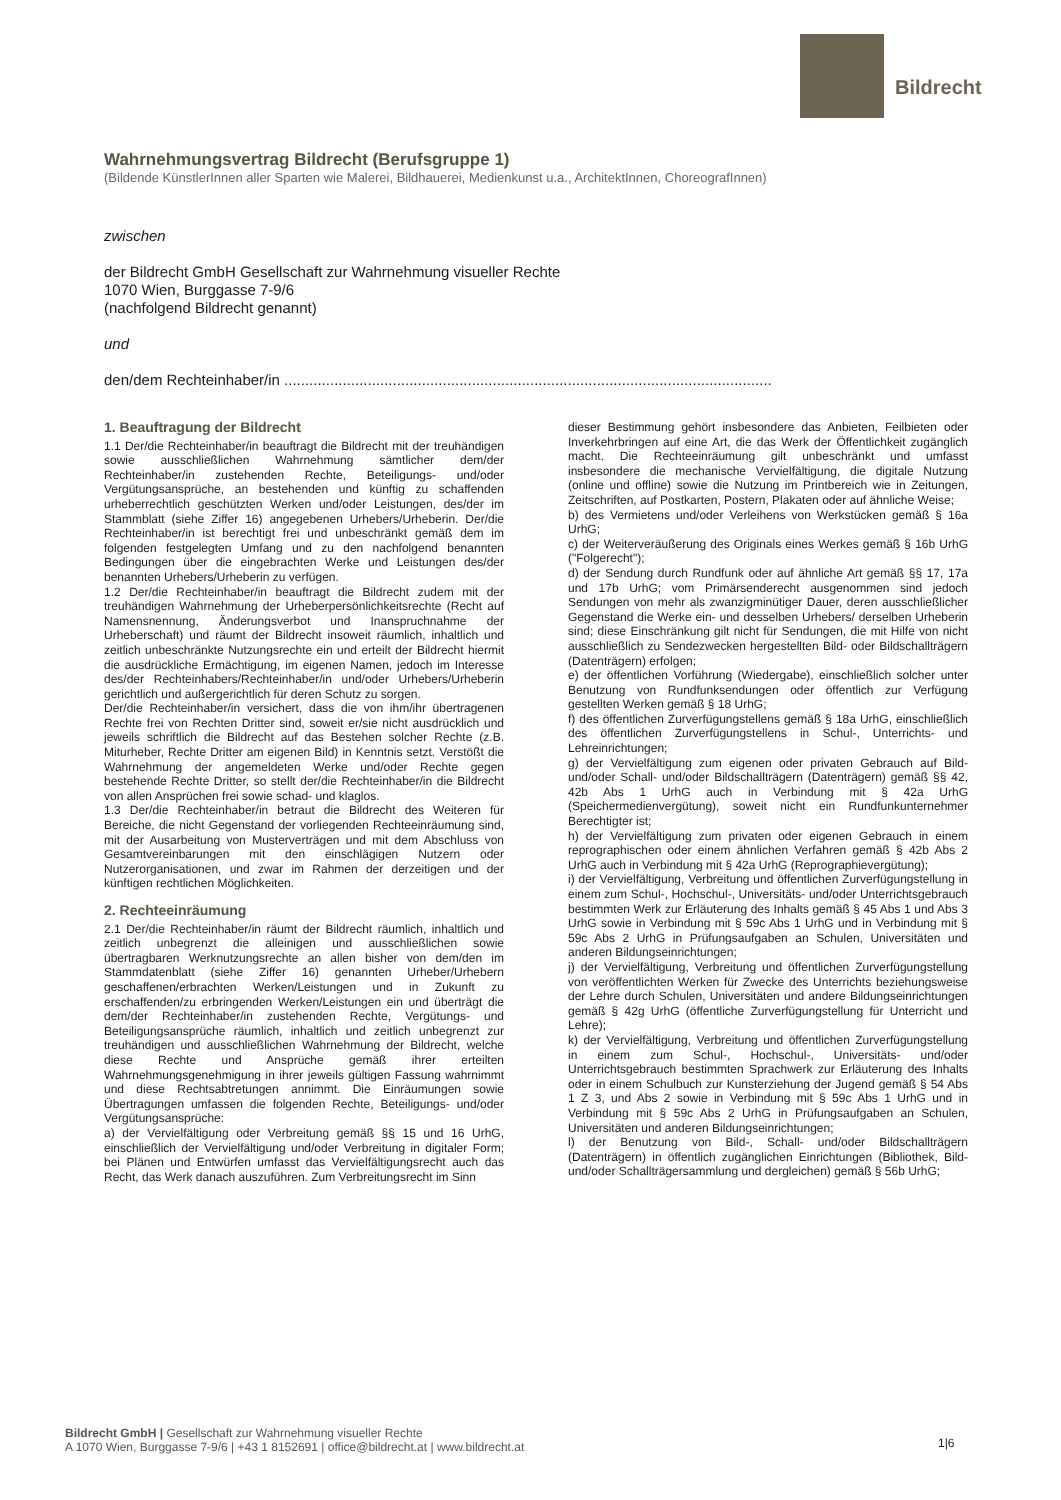Bildrecht
Wahrnehmungsvertrag Bildrecht (Berufsgruppe 1)
(Bildende KünstlerInnen aller Sparten wie Malerei, Bildhauerei, Medienkunst u.a., ArchitektInnen, ChoreografInnen)
zwischen
der Bildrecht GmbH Gesellschaft zur Wahrnehmung visueller Rechte
1070 Wien, Burggasse 7-9/6
(nachfolgend Bildrecht genannt)
und
den/dem Rechteinhaber/in .....................................................................................................................
1. Beauftragung der Bildrecht
1.1 Der/die Rechteinhaber/in beauftragt die Bildrecht mit der treuhändigen sowie ausschließlichen Wahrnehmung sämtlicher dem/der Rechteinhaber/in zustehenden Rechte, Beteiligungs- und/oder Vergütungsansprüche, an bestehenden und künftig zu schaffenden urheberrechtlich geschützten Werken und/oder Leistungen, des/der im Stammblatt (siehe Ziffer 16) angegebenen Urhebers/Urheberin. Der/die Rechteinhaber/in ist berechtigt frei und unbeschränkt gemäß dem im folgenden festgelegten Umfang und zu den nachfolgend benannten Bedingungen über die eingebrachten Werke und Leistungen des/der benannten Urhebers/Urheberin zu verfügen.
1.2 Der/die Rechteinhaber/in beauftragt die Bildrecht zudem mit der treuhändigen Wahrnehmung der Urheberpersönlichkeitsrechte (Recht auf Namensnennung, Änderungsverbot und Inanspruchnahme der Urheberschaft) und räumt der Bildrecht insoweit räumlich, inhaltlich und zeitlich unbeschränkte Nutzungsrechte ein und erteilt der Bildrecht hiermit die ausdrückliche Ermächtigung, im eigenen Namen, jedoch im Interesse des/der Rechteinhabers/Rechteinhaber/in und/oder Urhebers/Urheberin gerichtlich und außergerichtlich für deren Schutz zu sorgen.
Der/die Rechteinhaber/in versichert, dass die von ihm/ihr übertragenen Rechte frei von Rechten Dritter sind, soweit er/sie nicht ausdrücklich und jeweils schriftlich die Bildrecht auf das Bestehen solcher Rechte (z.B. Miturheber, Rechte Dritter am eigenen Bild) in Kenntnis setzt. Verstößt die Wahrnehmung der angemeldeten Werke und/oder Rechte gegen bestehende Rechte Dritter, so stellt der/die Rechteinhaber/in die Bildrecht von allen Ansprüchen frei sowie schad- und klaglos.
1.3 Der/die Rechteinhaber/in betraut die Bildrecht des Weiteren für Bereiche, die nicht Gegenstand der vorliegenden Rechteeinräumung sind, mit der Ausarbeitung von Musterverträgen und mit dem Abschluss von Gesamtvereinbarungen mit den einschlägigen Nutzern oder Nutzerorganisationen, und zwar im Rahmen der derzeitigen und der künftigen rechtlichen Möglichkeiten.
2. Rechteeinräumung
2.1 Der/die Rechteinhaber/in räumt der Bildrecht räumlich, inhaltlich und zeitlich unbegrenzt die alleinigen und ausschließlichen sowie übertragbaren Werknutzungsrechte an allen bisher von dem/den im Stammdatenblatt (siehe Ziffer 16) genannten Urheber/Urhebern geschaffenen/erbrachten Werken/Leistungen und in Zukunft zu erschaffenden/zu erbringenden Werken/Leistungen ein und überträgt die dem/der Rechteinhaber/in zustehenden Rechte, Vergütungs- und Beteiligungsansprüche räumlich, inhaltlich und zeitlich unbegrenzt zur treuhändigen und ausschließlichen Wahrnehmung der Bildrecht, welche diese Rechte und Ansprüche gemäß ihrer erteilten Wahrnehmungsgenehmigung in ihrer jeweils gültigen Fassung wahrnimmt und diese Rechtsabtretungen annimmt. Die Einräumungen sowie Übertragungen umfassen die folgenden Rechte, Beteiligungs- und/oder Vergütungsansprüche:
a) der Vervielfältigung oder Verbreitung gemäß §§ 15 und 16 UrhG, einschließlich der Vervielfältigung und/oder Verbreitung in digitaler Form; bei Plänen und Entwürfen umfasst das Vervielfältigungsrecht auch das Recht, das Werk danach auszuführen. Zum Verbreitungsrecht im Sinn
dieser Bestimmung gehört insbesondere das Anbieten, Feilbieten oder Inverkehrbringen auf eine Art, die das Werk der Öffentlichkeit zugänglich macht. Die Rechteeinräumung gilt unbeschränkt und umfasst insbesondere die mechanische Vervielfältigung, die digitale Nutzung (online und offline) sowie die Nutzung im Printbereich wie in Zeitungen, Zeitschriften, auf Postkarten, Postern, Plakaten oder auf ähnliche Weise;
b) des Vermietens und/oder Verleihens von Werkstücken gemäß § 16a UrhG;
c) der Weiterveräußerung des Originals eines Werkes gemäß § 16b UrhG ("Folgerecht");
d) der Sendung durch Rundfunk oder auf ähnliche Art gemäß §§ 17, 17a und 17b UrhG; vom Primärsenderecht ausgenommen sind jedoch Sendungen von mehr als zwanzigminütiger Dauer, deren ausschließlicher Gegenstand die Werke ein- und desselben Urhebers/ derselben Urheberin sind; diese Einschränkung gilt nicht für Sendungen, die mit Hilfe von nicht ausschließlich zu Sendezwecken hergestellten Bild- oder Bildschallträgern (Datenträgern) erfolgen;
e) der öffentlichen Vorführung (Wiedergabe), einschließlich solcher unter Benutzung von Rundfunksendungen oder öffentlich zur Verfügung gestellten Werken gemäß § 18 UrhG;
f) des öffentlichen Zurverfügungstellens gemäß § 18a UrhG, einschließlich des öffentlichen Zurverfügungstellens in Schul-, Unterrichts- und Lehreinrichtungen;
g) der Vervielfältigung zum eigenen oder privaten Gebrauch auf Bild- und/oder Schall- und/oder Bildschallträgern (Datenträgern) gemäß §§ 42, 42b Abs 1 UrhG auch in Verbindung mit § 42a UrhG (Speichermedienvergütung), soweit nicht ein Rundfunkunternehmer Berechtigter ist;
h) der Vervielfältigung zum privaten oder eigenen Gebrauch in einem reprographischen oder einem ähnlichen Verfahren gemäß § 42b Abs 2 UrhG auch in Verbindung mit § 42a UrhG (Reprographievergütung);
i) der Vervielfältigung, Verbreitung und öffentlichen Zurverfügungstellung in einem zum Schul-, Hochschul-, Universitäts- und/oder Unterrichtsgebrauch bestimmten Werk zur Erläuterung des Inhalts gemäß § 45 Abs 1 und Abs 3 UrhG sowie in Verbindung mit § 59c Abs 1 UrhG und in Verbindung mit § 59c Abs 2 UrhG in Prüfungsaufgaben an Schulen, Universitäten und anderen Bildungseinrichtungen;
j) der Vervielfältigung, Verbreitung und öffentlichen Zurverfügungstellung von veröffentlichten Werken für Zwecke des Unterrichts beziehungsweise der Lehre durch Schulen, Universitäten und andere Bildungseinrichtungen gemäß § 42g UrhG (öffentliche Zurverfügungstellung für Unterricht und Lehre);
k) der Vervielfältigung, Verbreitung und öffentlichen Zurverfügungstellung in einem zum Schul-, Hochschul-, Universitäts- und/oder Unterrichtsgebrauch bestimmten Sprachwerk zur Erläuterung des Inhalts oder in einem Schulbuch zur Kunsterziehung der Jugend gemäß § 54 Abs 1 Z 3, und Abs 2 sowie in Verbindung mit § 59c Abs 1 UrhG und in Verbindung mit § 59c Abs 2 UrhG in Prüfungsaufgaben an Schulen, Universitäten und anderen Bildungseinrichtungen;
l) der Benutzung von Bild-, Schall- und/oder Bildschallträgern (Datenträgern) in öffentlich zugänglichen Einrichtungen (Bibliothek, Bild- und/oder Schallträgersammlung und dergleichen) gemäß § 56b UrhG;
Bildrecht GmbH | Gesellschaft zur Wahrnehmung visueller Rechte
A 1070 Wien, Burggasse 7-9/6 | +43 1 8152691 | office@bildrecht.at | www.bildrecht.at
1|6